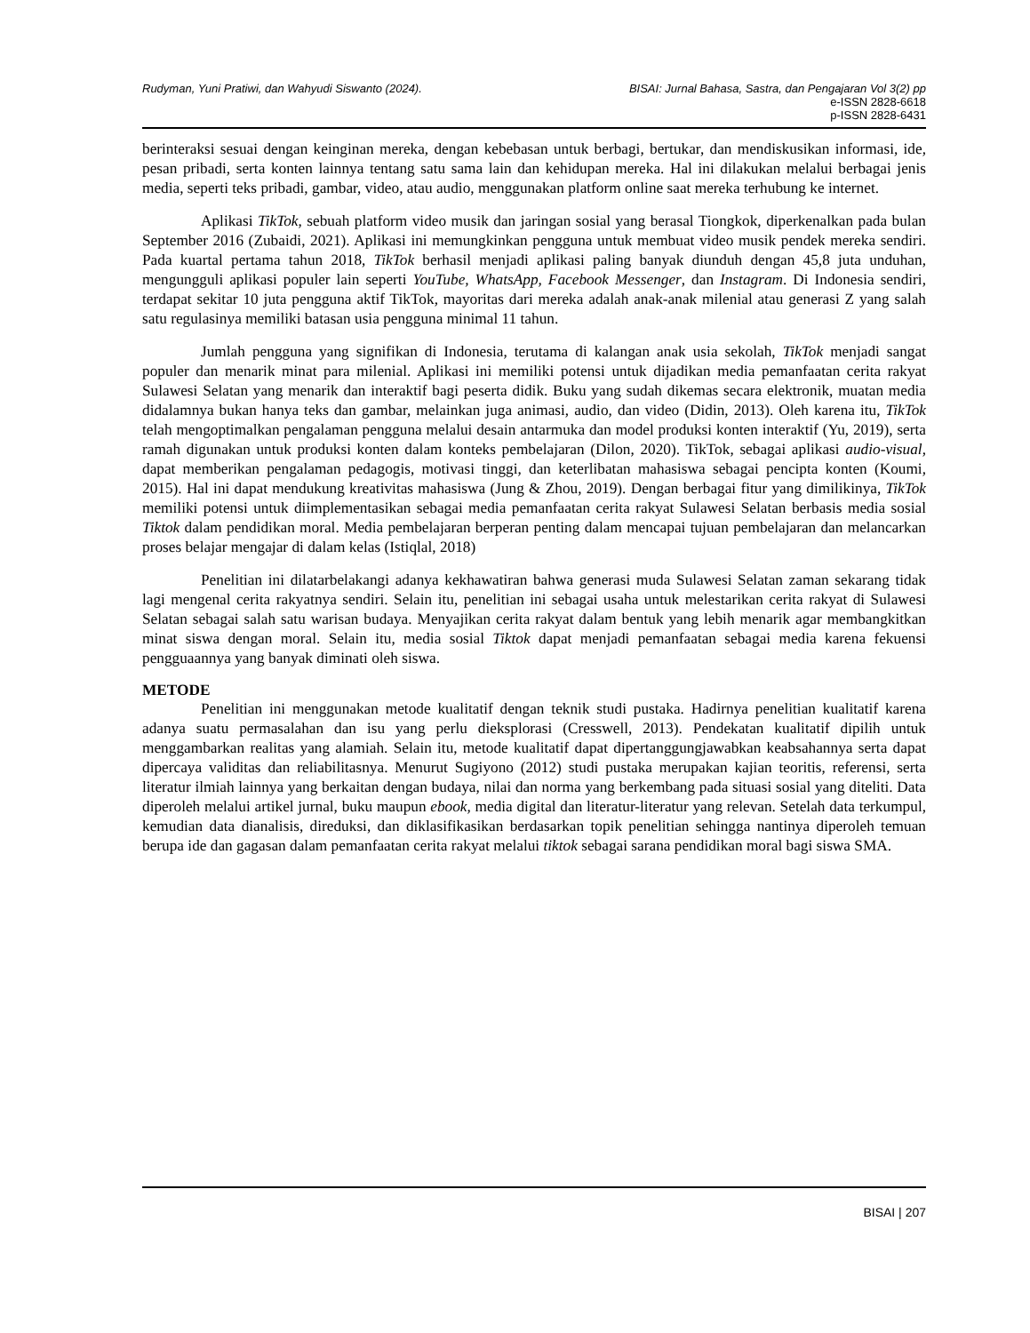Rudyman, Yuni Pratiwi, dan Wahyudi Siswanto (2024).
BISAI: Jurnal Bahasa, Sastra, dan Pengajaran Vol 3(2) pp
e-ISSN 2828-6618
p-ISSN 2828-6431
berinteraksi sesuai dengan keinginan mereka, dengan kebebasan untuk berbagi, bertukar, dan mendiskusikan informasi, ide, pesan pribadi, serta konten lainnya tentang satu sama lain dan kehidupan mereka. Hal ini dilakukan melalui berbagai jenis media, seperti teks pribadi, gambar, video, atau audio, menggunakan platform online saat mereka terhubung ke internet.
Aplikasi TikTok, sebuah platform video musik dan jaringan sosial yang berasal Tiongkok, diperkenalkan pada bulan September 2016 (Zubaidi, 2021). Aplikasi ini memungkinkan pengguna untuk membuat video musik pendek mereka sendiri. Pada kuartal pertama tahun 2018, TikTok berhasil menjadi aplikasi paling banyak diunduh dengan 45,8 juta unduhan, mengungguli aplikasi populer lain seperti YouTube, WhatsApp, Facebook Messenger, dan Instagram. Di Indonesia sendiri, terdapat sekitar 10 juta pengguna aktif TikTok, mayoritas dari mereka adalah anak-anak milenial atau generasi Z yang salah satu regulasinya memiliki batasan usia pengguna minimal 11 tahun.
Jumlah pengguna yang signifikan di Indonesia, terutama di kalangan anak usia sekolah, TikTok menjadi sangat populer dan menarik minat para milenial. Aplikasi ini memiliki potensi untuk dijadikan media pemanfaatan cerita rakyat Sulawesi Selatan yang menarik dan interaktif bagi peserta didik. Buku yang sudah dikemas secara elektronik, muatan media didalamnya bukan hanya teks dan gambar, melainkan juga animasi, audio, dan video (Didin, 2013). Oleh karena itu, TikTok telah mengoptimalkan pengalaman pengguna melalui desain antarmuka dan model produksi konten interaktif (Yu, 2019), serta ramah digunakan untuk produksi konten dalam konteks pembelajaran (Dilon, 2020). TikTok, sebagai aplikasi audio-visual, dapat memberikan pengalaman pedagogis, motivasi tinggi, dan keterlibatan mahasiswa sebagai pencipta konten (Koumi, 2015). Hal ini dapat mendukung kreativitas mahasiswa (Jung & Zhou, 2019). Dengan berbagai fitur yang dimilikinya, TikTok memiliki potensi untuk diimplementasikan sebagai media pemanfaatan cerita rakyat Sulawesi Selatan berbasis media sosial Tiktok dalam pendidikan moral. Media pembelajaran berperan penting dalam mencapai tujuan pembelajaran dan melancarkan proses belajar mengajar di dalam kelas (Istiqlal, 2018)
Penelitian ini dilatarbelakangi adanya kekhawatiran bahwa generasi muda Sulawesi Selatan zaman sekarang tidak lagi mengenal cerita rakyatnya sendiri. Selain itu, penelitian ini sebagai usaha untuk melestarikan cerita rakyat di Sulawesi Selatan sebagai salah satu warisan budaya. Menyajikan cerita rakyat dalam bentuk yang lebih menarik agar membangkitkan minat siswa dengan moral. Selain itu, media sosial Tiktok dapat menjadi pemanfaatan sebagai media karena fekuensi pengguaannya yang banyak diminati oleh siswa.
METODE
Penelitian ini menggunakan metode kualitatif dengan teknik studi pustaka. Hadirnya penelitian kualitatif karena adanya suatu permasalahan dan isu yang perlu dieksplorasi (Cresswell, 2013). Pendekatan kualitatif dipilih untuk menggambarkan realitas yang alamiah. Selain itu, metode kualitatif dapat dipertanggungjawabkan keabsahannya serta dapat dipercaya validitas dan reliabilitasnya. Menurut Sugiyono (2012) studi pustaka merupakan kajian teoritis, referensi, serta literatur ilmiah lainnya yang berkaitan dengan budaya, nilai dan norma yang berkembang pada situasi sosial yang diteliti. Data diperoleh melalui artikel jurnal, buku maupun ebook, media digital dan literatur-literatur yang relevan. Setelah data terkumpul, kemudian data dianalisis, direduksi, dan diklasifikasikan berdasarkan topik penelitian sehingga nantinya diperoleh temuan berupa ide dan gagasan dalam pemanfaatan cerita rakyat melalui tiktok sebagai sarana pendidikan moral bagi siswa SMA.
BISAI | 207